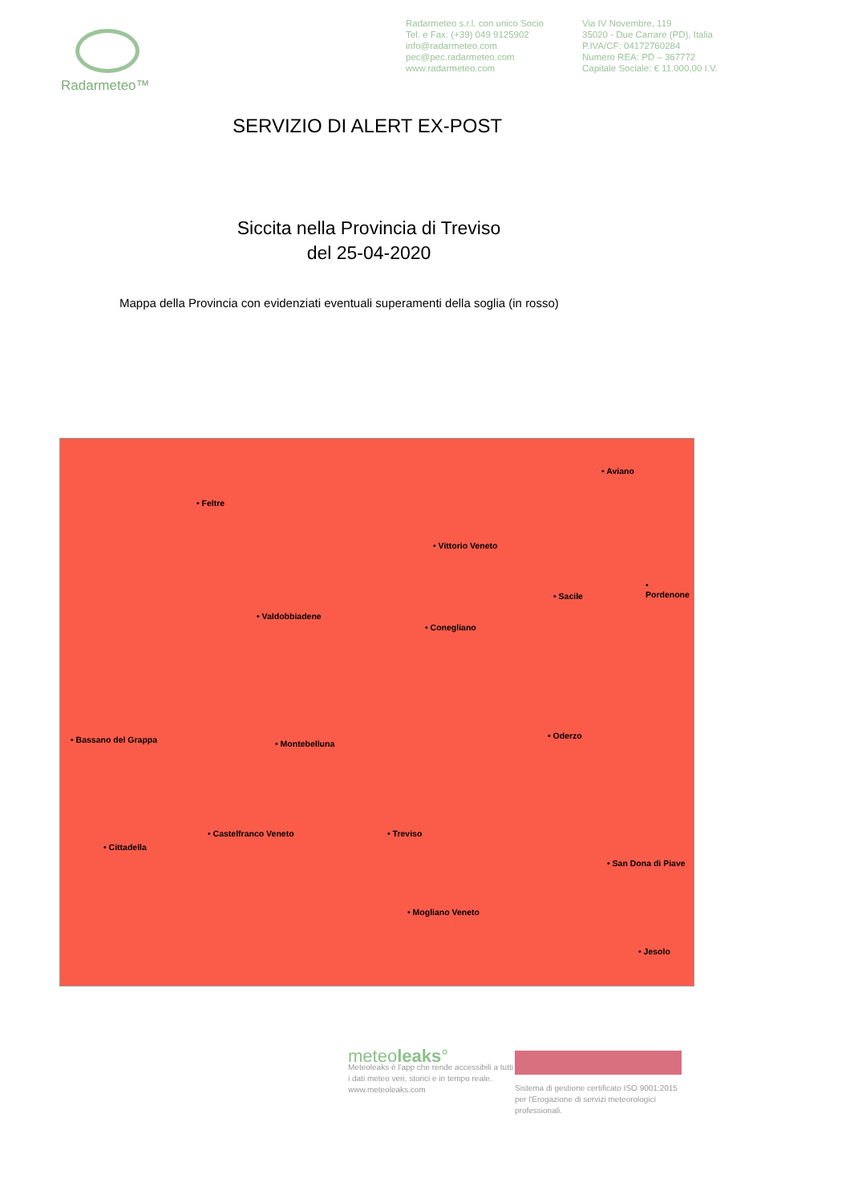Radarmeteo™
Radarmeteo s.r.l. con unico Socio
Tel. e Fax: (+39) 049 9125902
info@radarmeteo.com
pec@pec.radarmeteo.com
www.radarmeteo.com
Via IV Novembre, 119
35020 - Due Carrare (PD), Italia
P.IVA/CF: 04172760284
Numero REA: PD – 367772
Capitale Sociale: € 11.000,00 I.V.
SERVIZIO DI ALERT EX-POST
Siccita nella Provincia di Treviso
del 25-04-2020
Mappa della Provincia con evidenziati eventuali superamenti della soglia (in rosso)
• Aviano
• Feltre
• Vittorio Veneto
• Pordenone
• Sacile
• Valdobbiadene
• Conegliano
• Bassano del Grappa • Oderzo
• Montebelluna
• Castelfranco Veneto • Treviso
• Cittadella
• San Dona di Piave
• Mogliano Veneto
• Jesolo
meteoleaks°
Meteoleaks è l'app che rende accessibili a tutti i dati meteo veri, storici e in tempo reale.
www.meteoleaks.com
Sistema di gestione certificato ISO 9001:2015 per l'Erogazione di servizi meteorologici professionali.